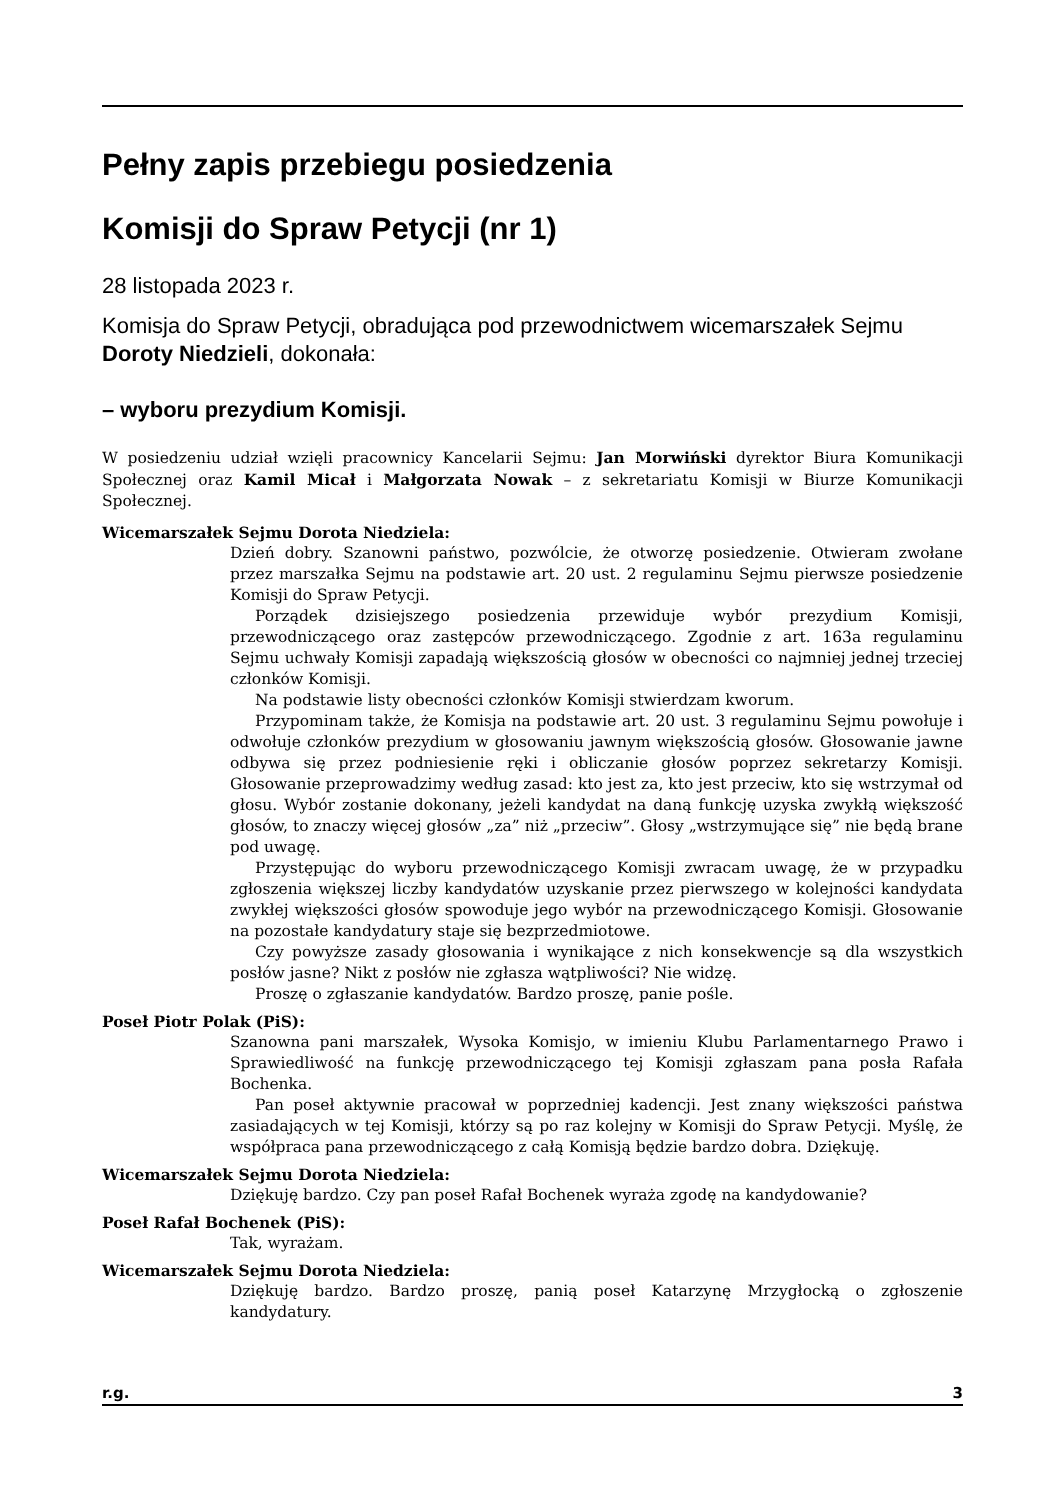Pełny zapis przebiegu posiedzenia
Komisji do Spraw Petycji (nr 1)
28 listopada 2023 r.
Komisja do Spraw Petycji, obradująca pod przewodnictwem wicemarszałek Sejmu Doroty Niedzieli, dokonała:
– wyboru prezydium Komisji.
W posiedzeniu udział wzięli pracownicy Kancelarii Sejmu: Jan Morwiński dyrektor Biura Komunikacji Społecznej oraz Kamil Micał i Małgorzata Nowak – z sekretariatu Komisji w Biurze Komunikacji Społecznej.
Wicemarszałek Sejmu Dorota Niedziela:
Dzień dobry. Szanowni państwo, pozwólcie, że otworzę posiedzenie. Otwieram zwołane przez marszałka Sejmu na podstawie art. 20 ust. 2 regulaminu Sejmu pierwsze posiedzenie Komisji do Spraw Petycji.
Porządek dzisiejszego posiedzenia przewiduje wybór prezydium Komisji, przewodniczącego oraz zastępców przewodniczącego. Zgodnie z art. 163a regulaminu Sejmu uchwały Komisji zapadają większością głosów w obecności co najmniej jednej trzeciej członków Komisji.
Na podstawie listy obecności członków Komisji stwierdzam kworum.
Przypominam także, że Komisja na podstawie art. 20 ust. 3 regulaminu Sejmu powołuje i odwołuje członków prezydium w głosowaniu jawnym większością głosów. Głosowanie jawne odbywa się przez podniesienie ręki i obliczanie głosów poprzez sekretarzy Komisji. Głosowanie przeprowadzimy według zasad: kto jest za, kto jest przeciw, kto się wstrzymał od głosu. Wybór zostanie dokonany, jeżeli kandydat na daną funkcję uzyska zwykłą większość głosów, to znaczy więcej głosów „za” niż „przeciw”. Głosy „wstrzymujące się” nie będą brane pod uwagę.
Przystępując do wyboru przewodniczącego Komisji zwracam uwagę, że w przypadku zgłoszenia większej liczby kandydatów uzyskanie przez pierwszego w kolejności kandydata zwykłej większości głosów spowoduje jego wybór na przewodniczącego Komisji. Głosowanie na pozostałe kandydatury staje się bezprzedmiotowe.
Czy powyższe zasady głosowania i wynikające z nich konsekwencje są dla wszystkich posłów jasne? Nikt z posłów nie zgłasza wątpliwości? Nie widzę.
Proszę o zgłaszanie kandydatów. Bardzo proszę, panie pośle.
Poseł Piotr Polak (PiS):
Szanowna pani marszałek, Wysoka Komisjo, w imieniu Klubu Parlamentarnego Prawo i Sprawiedliwość na funkcję przewodniczącego tej Komisji zgłaszam pana posła Rafała Bochenka.
Pan poseł aktywnie pracował w poprzedniej kadencji. Jest znany większości państwa zasiadających w tej Komisji, którzy są po raz kolejny w Komisji do Spraw Petycji. Myślę, że współpraca pana przewodniczącego z całą Komisją będzie bardzo dobra. Dziękuję.
Wicemarszałek Sejmu Dorota Niedziela:
Dziękuję bardzo. Czy pan poseł Rafał Bochenek wyraża zgodę na kandydowanie?
Poseł Rafał Bochenek (PiS):
Tak, wyrażam.
Wicemarszałek Sejmu Dorota Niedziela:
Dziękuję bardzo. Bardzo proszę, panią poseł Katarzynę Mrzygłocką o zgłoszenie kandydatury.
r.g. 3